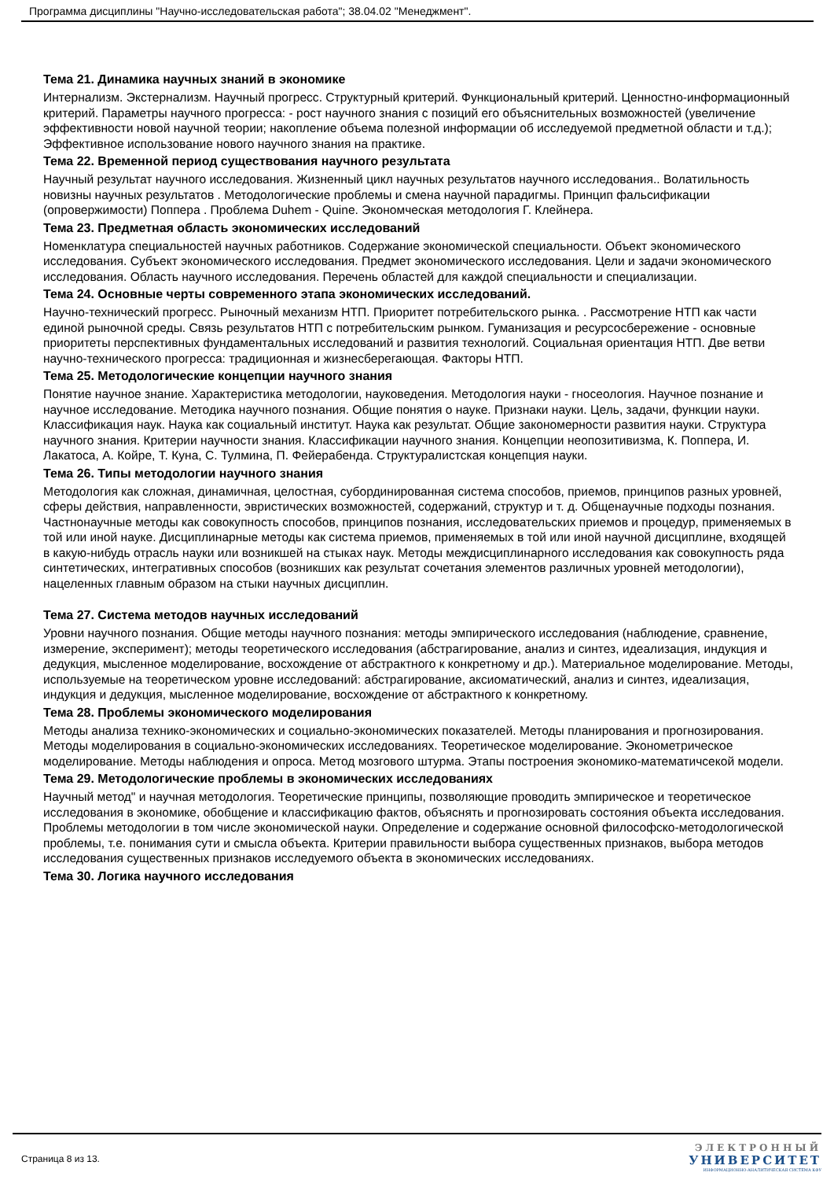Программа дисциплины "Научно-исследовательская работа"; 38.04.02 "Менеджмент".
Тема 21. Динамика научных знаний в экономике
Интернализм. Экстернализм. Научный прогресс. Структурный критерий. Функциональный критерий. Ценностно-информационный критерий. Параметры научного прогресса: - рост научного знания с позиций его объяснительных возможностей (увеличение эффективности новой научной теории; накопление объема полезной информации об исследуемой предметной области и т.д.); Эффективное использование нового научного знания на практике.
Тема 22. Временной период существования научного результата
Научный результат научного исследования. Жизненный цикл научных результатов научного исследования.. Волатильность новизны научных результатов . Методологические проблемы и смена научной парадигмы. Принцип фальсификации (опровержимости) Поппера . Проблема Duhem - Quine. Экономческая методология Г. Клейнера.
Тема 23. Предметная область экономических исследований
Номенклатура специальностей научных работников. Содержание экономической специальности. Объект экономического исследования. Субъект экономического исследования. Предмет экономического исследования. Цели и задачи экономического исследования. Область научного исследования. Перечень областей для каждой специальности и специализации.
Тема 24. Основные черты современного этапа экономических исследований.
Научно-технический прогресс. Рыночный механизм НТП. Приоритет потребительского рынка. . Рассмотрение НТП как части единой рыночной среды. Связь результатов НТП с потребительским рынком. Гуманизация и ресурсосбережение - основные приоритеты перспективных фундаментальных исследований и развития технологий. Социальная ориентация НТП. Две ветви научно-технического прогресса: традиционная и жизнесберегающая. Факторы НТП.
Тема 25. Методологические концепции научного знания
Понятие научное знание. Характеристика методологии, науковедения. Методология науки - гносеология. Научное познание и научное исследование. Методика научного познания. Общие понятия о науке. Признаки науки. Цель, задачи, функции науки. Классификация наук. Наука как социальный институт. Наука как результат. Общие закономерности развития науки. Структура научного знания. Критерии научности знания. Классификации научного знания. Концепции неопозитивизма, К. Поппера, И. Лакатоса, А. Койре, Т. Куна, С. Тулмина, П. Фейерабенда. Структуралистская концепция науки.
Тема 26. Типы методологии научного знания
Методология как сложная, динамичная, целостная, субординированная система способов, приемов, принципов разных уровней, сферы действия, направленности, эвристических возможностей, содержаний, структур и т. д. Общенаучные подходы познания. Частнонаучные методы как совокупность способов, принципов познания, исследовательских приемов и процедур, применяемых в той или иной науке. Дисциплинарные методы как система приемов, применяемых в той или иной научной дисциплине, входящей в какую-нибудь отрасль науки или возникшей на стыках наук. Методы междисциплинарного исследования как совокупность ряда синтетических, интегративных способов (возникших как результат сочетания элементов различных уровней методологии), нацеленных главным образом на стыки научных дисциплин.
Тема 27. Система методов научных исследований
Уровни научного познания. Общие методы научного познания: методы эмпирического исследования (наблюдение, сравнение, измерение, эксперимент); методы теоретического исследования (абстрагирование, анализ и синтез, идеализация, индукция и дедукция, мысленное моделирование, восхождение от абстрактного к конкретному и др.). Материальное моделирование. Методы, используемые на теоретическом уровне исследований: абстрагирование, аксиоматический, анализ и синтез, идеализация, индукция и дедукция, мысленное моделирование, восхождение от абстрактного к конкретному.
Тема 28. Проблемы экономического моделирования
Методы анализа технико-экономических и социально-экономических показателей. Методы планирования и прогнозирования. Методы моделирования в социально-экономических исследованиях. Теоретическое моделирование. Эконометрическое моделирование. Методы наблюдения и опроса. Метод мозгового штурма. Этапы построения экономико-математичсекой модели.
Тема 29. Методологические проблемы в экономических исследованиях
Научный метод" и научная методология. Теоретические принципы, позволяющие проводить эмпирическое и теоретическое исследования в экономике, обобщение и классификацию фактов, объяснять и прогнозировать состояния объекта исследования. Проблемы методологии в том числе экономической науки. Определение и содержание основной философско-методологической проблемы, т.е. понимания сути и смысла объекта. Критерии правильности выбора существенных признаков, выбора методов исследования существенных признаков исследуемого объекта в экономических исследованиях.
Тема 30. Логика научного исследования
Страница 8 из 13.
ЭЛЕКТРОННЫЙ
УНИВЕРСИТЕТ
ИНФОРМАЦИОННО-АНАЛИТИЧЕСКАЯ СИСТЕМА КФУ